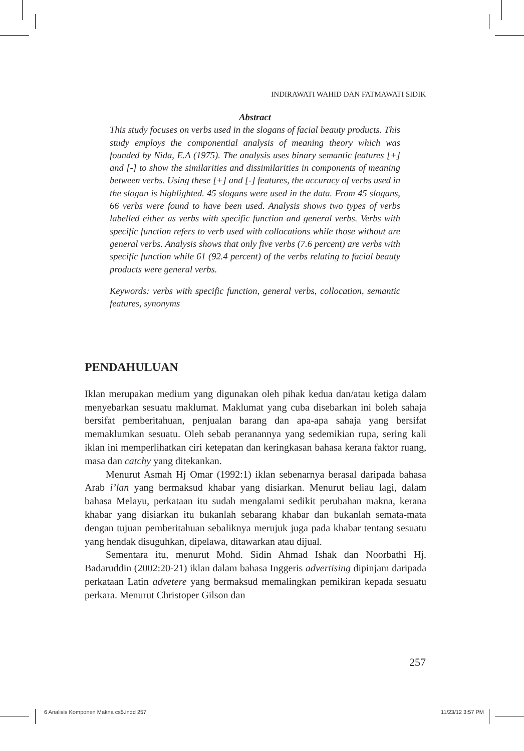INDIRAWATI WAHID DAN FATMAWATI SIDIK
Abstract
This study focuses on verbs used in the slogans of facial beauty products. This study employs the componential analysis of meaning theory which was founded by Nida, E.A (1975). The analysis uses binary semantic features [+] and [-] to show the similarities and dissimilarities in components of meaning between verbs. Using these [+] and [-] features, the accuracy of verbs used in the slogan is highlighted. 45 slogans were used in the data. From 45 slogans, 66 verbs were found to have been used. Analysis shows two types of verbs labelled either as verbs with specific function and general verbs. Verbs with specific function refers to verb used with collocations while those without are general verbs. Analysis shows that only five verbs (7.6 percent) are verbs with specific function while 61 (92.4 percent) of the verbs relating to facial beauty products were general verbs.
Keywords: verbs with specific function, general verbs, collocation, semantic features, synonyms
PENDAHULUAN
Iklan merupakan medium yang digunakan oleh pihak kedua dan/atau ketiga dalam menyebarkan sesuatu maklumat. Maklumat yang cuba disebarkan ini boleh sahaja bersifat pemberitahuan, penjualan barang dan apa-apa sahaja yang bersifat memaklumkan sesuatu. Oleh sebab peranannya yang sedemikian rupa, sering kali iklan ini memperlihatkan ciri ketepatan dan keringkasan bahasa kerana faktor ruang, masa dan catchy yang ditekankan.
Menurut Asmah Hj Omar (1992:1) iklan sebenarnya berasal daripada bahasa Arab i’lan yang bermaksud khabar yang disiarkan. Menurut beliau lagi, dalam bahasa Melayu, perkataan itu sudah mengalami sedikit perubahan makna, kerana khabar yang disiarkan itu bukanlah sebarang khabar dan bukanlah semata-mata dengan tujuan pemberitahuan sebaliknya merujuk juga pada khabar tentang sesuatu yang hendak disuguhkan, dipelawa, ditawarkan atau dijual.
Sementara itu, menurut Mohd. Sidin Ahmad Ishak dan Noorbathi Hj. Badaruddin (2002:20-21) iklan dalam bahasa Inggeris advertising dipinjam daripada perkataan Latin advetere yang bermaksud memalingkan pemikiran kepada sesuatu perkara. Menurut Christoper Gilson dan
257
6 Analisis Komponen Makna cs5.indd 257
11/23/12 3:57 PM